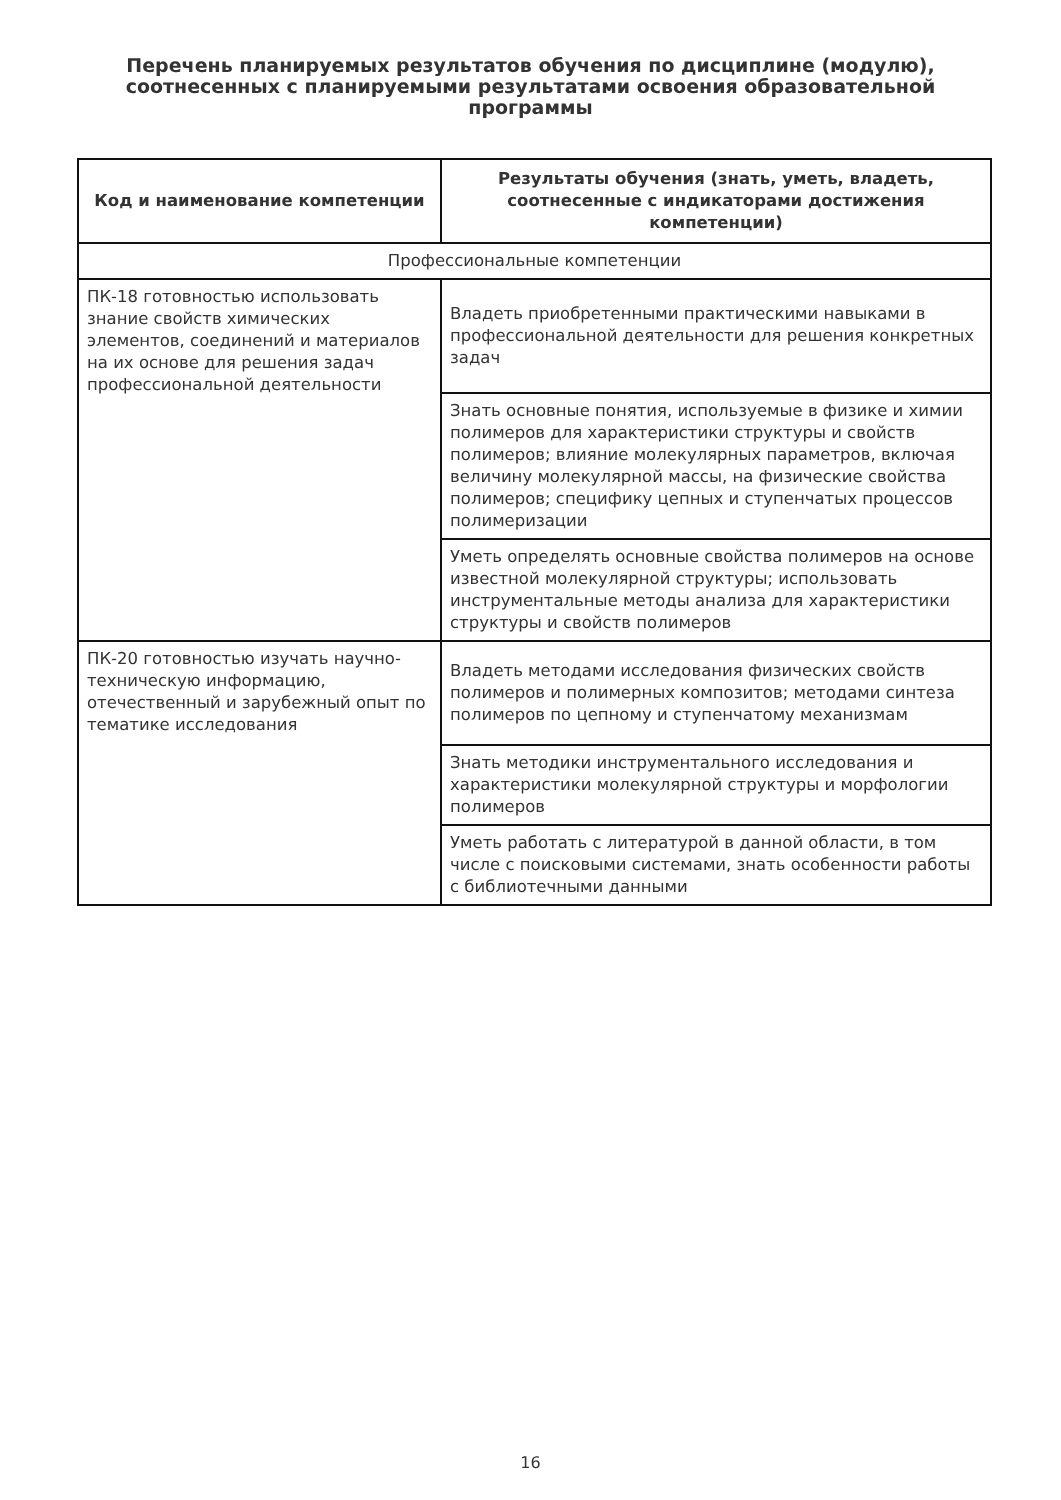Перечень планируемых результатов обучения по дисциплине (модулю), соотнесенных с планируемыми результатами освоения образовательной программы
| Код и наименование компетенции | Результаты обучения (знать, уметь, владеть, соотнесенные с индикаторами достижения компетенции) |
| --- | --- |
| Профессиональные компетенции | |
| ПК-18 готовностью использовать знание свойств химических элементов, соединений и материалов на их основе для решения задач профессиональной деятельности | Владеть приобретенными практическими навыками в профессиональной деятельности для решения конкретных задач |
| | Знать основные понятия, используемые в физике и химии полимеров для характеристики структуры и свойств полимеров; влияние молекулярных параметров, включая величину молекулярной массы, на физические свойства полимеров; специфику цепных и ступенчатых процессов полимеризации |
| | Уметь определять основные свойства полимеров на основе известной молекулярной структуры; использовать инструментальные методы анализа для характеристики структуры и свойств полимеров |
| ПК-20 готовностью изучать научно-техническую информацию, отечественный и зарубежный опыт по тематике исследования | Владеть методами исследования физических свойств полимеров и полимерных композитов; методами синтеза полимеров по цепному и ступенчатому механизмам |
| | Знать методики инструментального исследования и характеристики молекулярной структуры и морфологии полимеров |
| | Уметь работать с литературой в данной области, в том числе с поисковыми системами, знать особенности работы с библиотечными данными |
16